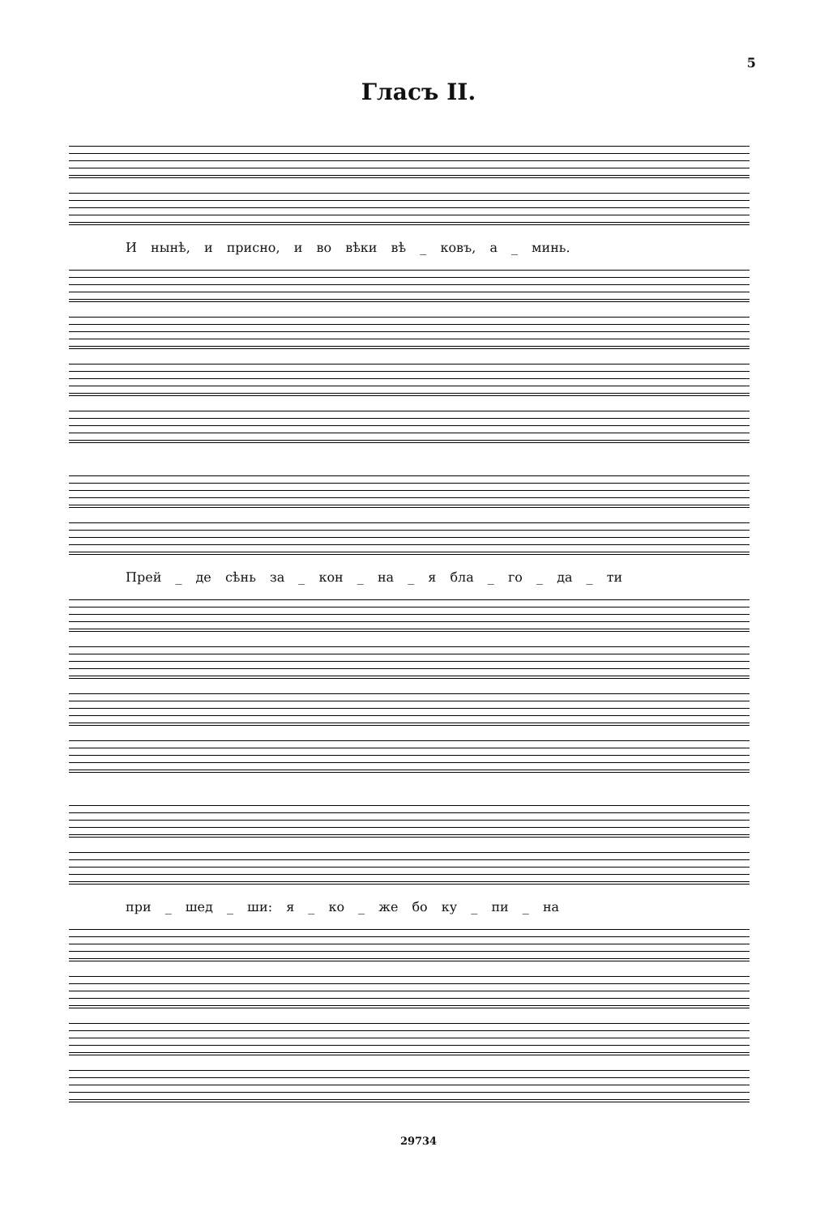5
Гласъ II.
И нынѣ, и присно, и во вѣки вѣ _ ковъ, а _ минь.
Прей _ де сѣнь за _ кон _ на _ я бла _ го _ да _ ти
при _ шед _ ши: я _ ко _ же бо ку _ пи _ на
29734